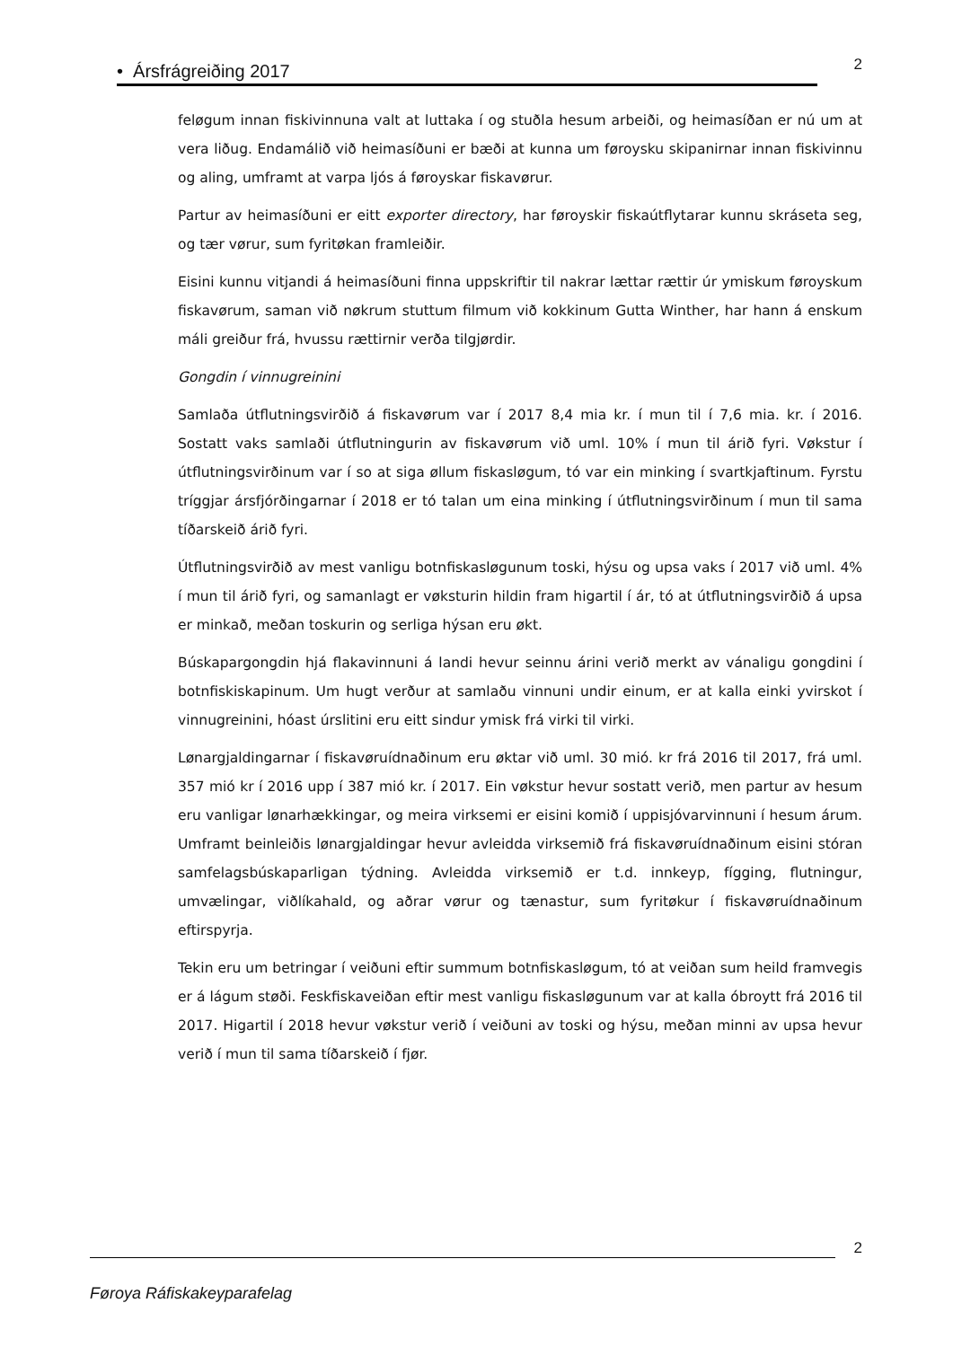• Ársfrágreiðing 2017
2
feløgum innan fiskivinnuna valt at luttaka í og stuðla hesum arbeiði, og heimasíðan er nú um at vera liðug. Endamálið við heimasíðuni er bæði at kunna um føroysku skipanirnar innan fiskivinnu og aling, umframt at varpa ljós á føroyskar fiskavørur.
Partur av heimasíðuni er eitt exporter directory, har føroyskir fiskaútflytarar kunnu skráseta seg, og tær vørur, sum fyritøkan framleiðir.
Eisini kunnu vitjandi á heimasíðuni finna uppskriftir til nakrar lættar rættir úr ymiskum føroyskum fiskavørum, saman við nøkrum stuttum filmum við kokkinum Gutta Winther, har hann á enskum máli greiður frá, hvussu rættirnir verða tilgjørdir.
Gongdin í vinnugreinini
Samlaða útflutningsvirðið á fiskavørum var í 2017 8,4 mia kr. í mun til í 7,6 mia. kr. í 2016. Sostatt vaks samlaði útflutningurin av fiskavørum við uml. 10% í mun til árið fyri. Vøkstur í útflutningsvirðinum var í so at siga øllum fiskasløgum, tó var ein minking í svartkjaftinum. Fyrstu tríggjar ársfjórðingarnar í 2018 er tó talan um eina minking í útflutningsvirðinum í mun til sama tíðarskeið árið fyri.
Útflutningsvirðið av mest vanligu botnfiskasløgunum toski, hýsu og upsa vaks í 2017 við uml. 4% í mun til árið fyri, og samanlagt er vøksturin hildin fram higartil í ár, tó at útflutningsvirðið á upsa er minkað, meðan toskurin og serliga hýsan eru økt.
Búskapargongdin hjá flakavinnuni á landi hevur seinnu árini verið merkt av vánaligu gongdini í botnfiskiskapinum. Um hugt verður at samlaðu vinnuni undir einum, er at kalla einki yvirskot í vinnugreinini, hóast úrslitini eru eitt sindur ymisk frá virki til virki.
Lønargjaldingarnar í fiskavøruídnaðinum eru øktar við uml. 30 mió. kr frá 2016 til 2017, frá uml. 357 mió kr í 2016 upp í 387 mió kr. í 2017. Ein vøkstur hevur sostatt verið, men partur av hesum eru vanligar lønarhækkingar, og meira virksemi er eisini komið í uppisjóvarvinnuni í hesum árum. Umframt beinleiðis lønargjaldingar hevur avleidda virksemið frá fiskavøruídnaðinum eisini stóran samfelagsbúskaparligan týdning. Avleidda virksemið er t.d. innkeyp, fígging, flutningur, umvælingar, viðlíkahald, og aðrar vørur og tænastur, sum fyritøkur í fiskavøruídnaðinum eftirspyrja.
Tekin eru um betringar í veiðuni eftir summum botnfiskasløgum, tó at veiðan sum heild framvegis er á lágum støði. Feskfiskaveiðan eftir mest vanligu fiskasløgunum var at kalla óbroytt frá 2016 til 2017. Higartil í 2018 hevur vøkstur verið í veiðuni av toski og hýsu, meðan minni av upsa hevur verið í mun til sama tíðarskeið í fjør.
2
Føroya Ráfiskakeyparafelag